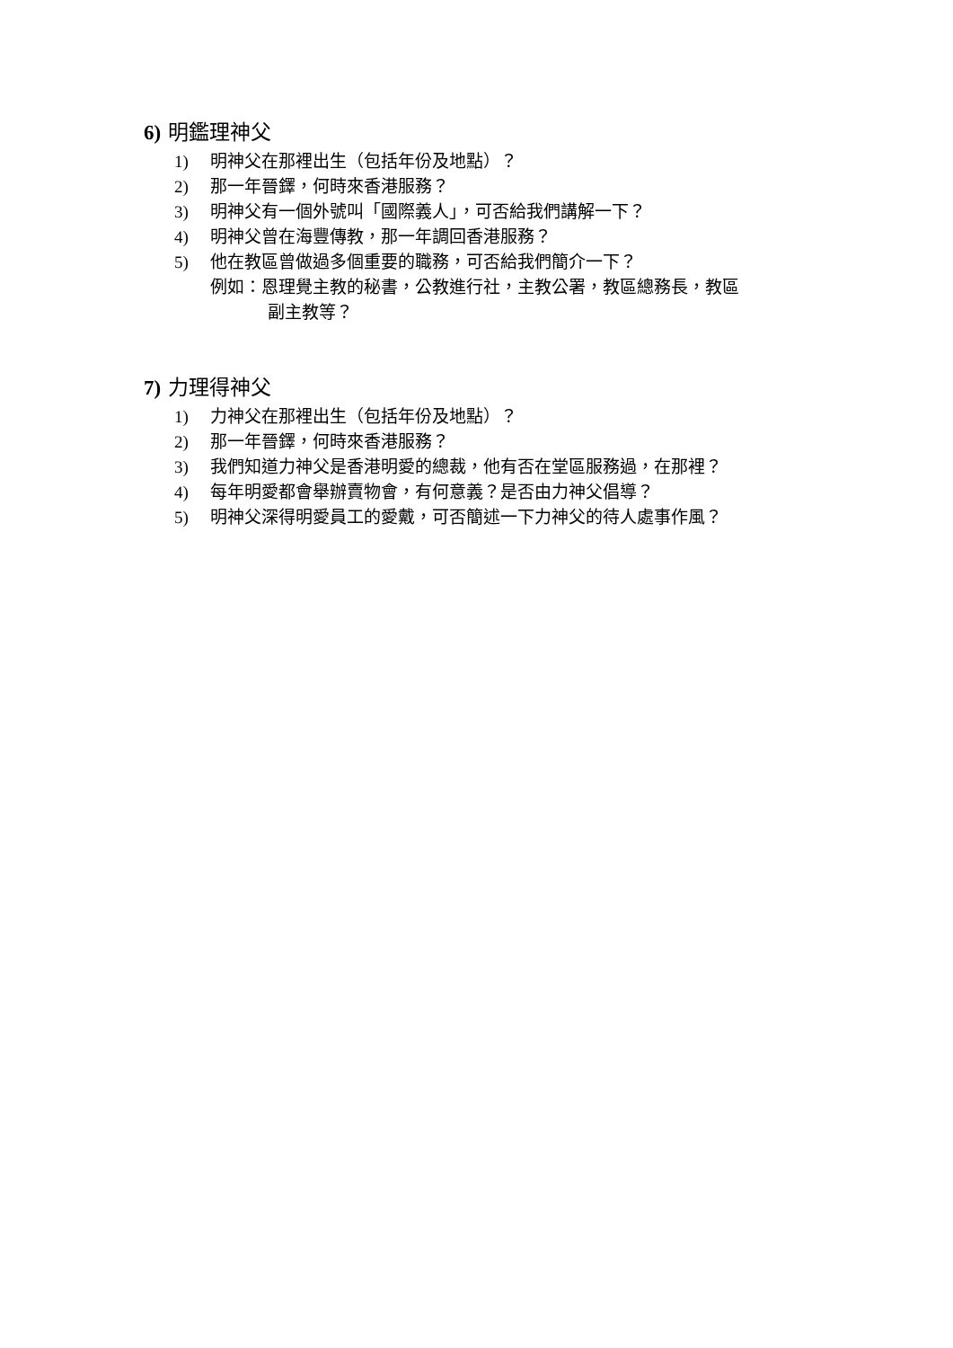6) 明鑑理神父
1) 明神父在那裡出生（包括年份及地點）？
2) 那一年晉鐸，何時來香港服務？
3) 明神父有一個外號叫「國際義人」，可否給我們講解一下？
4) 明神父曾在海豐傳教，那一年調回香港服務？
5) 他在教區曾做過多個重要的職務，可否給我們簡介一下？
例如：恩理覺主教的秘書，公教進行社，主教公署，教區總務長，教區
副主教等？
7) 力理得神父
1) 力神父在那裡出生（包括年份及地點）？
2) 那一年晉鐸，何時來香港服務？
3) 我們知道力神父是香港明愛的總裁，他有否在堂區服務過，在那裡？
4) 每年明愛都會舉辦賣物會，有何意義？是否由力神父倡導？
5) 明神父深得明愛員工的愛戴，可否簡述一下力神父的待人處事作風？